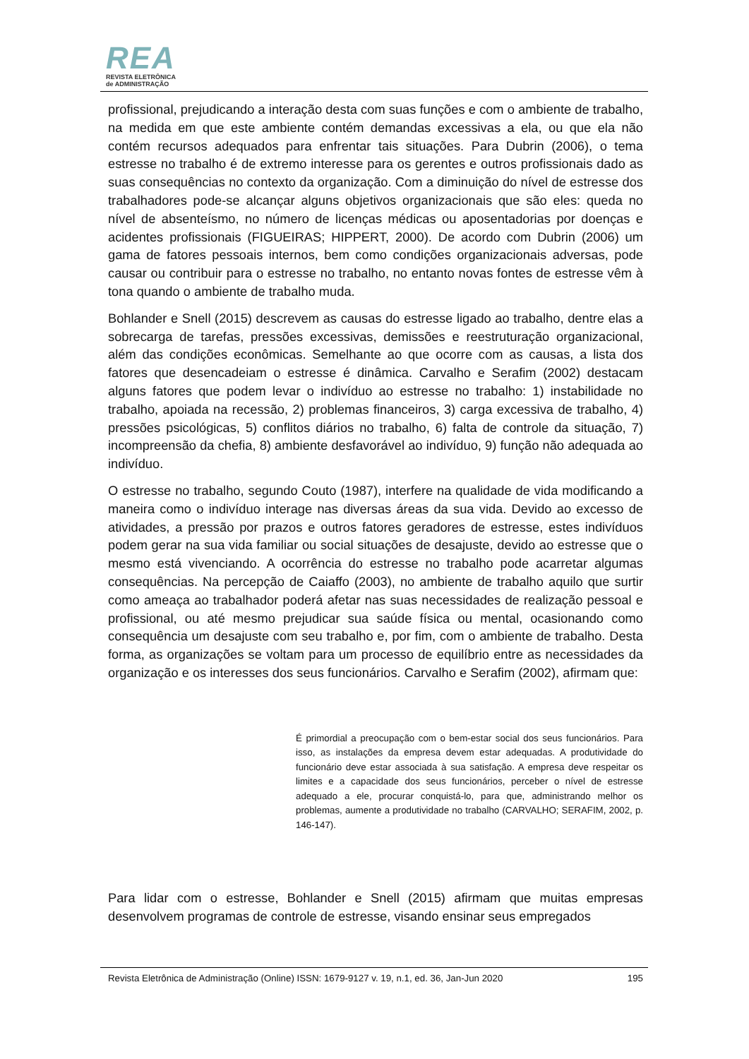REA
REVISTA ELETRÔNICA
de ADMINISTRAÇÃO
profissional, prejudicando a interação desta com suas funções e com o ambiente de trabalho, na medida em que este ambiente contém demandas excessivas a ela, ou que ela não contém recursos adequados para enfrentar tais situações. Para Dubrin (2006), o tema estresse no trabalho é de extremo interesse para os gerentes e outros profissionais dado as suas consequências no contexto da organização. Com a diminuição do nível de estresse dos trabalhadores pode-se alcançar alguns objetivos organizacionais que são eles: queda no nível de absenteísmo, no número de licenças médicas ou aposentadorias por doenças e acidentes profissionais (FIGUEIRAS; HIPPERT, 2000). De acordo com Dubrin (2006) um gama de fatores pessoais internos, bem como condições organizacionais adversas, pode causar ou contribuir para o estresse no trabalho, no entanto novas fontes de estresse vêm à tona quando o ambiente de trabalho muda.
Bohlander e Snell (2015) descrevem as causas do estresse ligado ao trabalho, dentre elas a sobrecarga de tarefas, pressões excessivas, demissões e reestruturação organizacional, além das condições econômicas. Semelhante ao que ocorre com as causas, a lista dos fatores que desencadeiam o estresse é dinâmica. Carvalho e Serafim (2002) destacam alguns fatores que podem levar o indivíduo ao estresse no trabalho: 1) instabilidade no trabalho, apoiada na recessão, 2) problemas financeiros, 3) carga excessiva de trabalho, 4) pressões psicológicas, 5) conflitos diários no trabalho, 6) falta de controle da situação, 7) incompreensão da chefia, 8) ambiente desfavorável ao indivíduo, 9) função não adequada ao indivíduo.
O estresse no trabalho, segundo Couto (1987), interfere na qualidade de vida modificando a maneira como o indivíduo interage nas diversas áreas da sua vida. Devido ao excesso de atividades, a pressão por prazos e outros fatores geradores de estresse, estes indivíduos podem gerar na sua vida familiar ou social situações de desajuste, devido ao estresse que o mesmo está vivenciando. A ocorrência do estresse no trabalho pode acarretar algumas consequências. Na percepção de Caiaffo (2003), no ambiente de trabalho aquilo que surtir como ameaça ao trabalhador poderá afetar nas suas necessidades de realização pessoal e profissional, ou até mesmo prejudicar sua saúde física ou mental, ocasionando como consequência um desajuste com seu trabalho e, por fim, com o ambiente de trabalho. Desta forma, as organizações se voltam para um processo de equilíbrio entre as necessidades da organização e os interesses dos seus funcionários. Carvalho e Serafim (2002), afirmam que:
É primordial a preocupação com o bem-estar social dos seus funcionários. Para isso, as instalações da empresa devem estar adequadas. A produtividade do funcionário deve estar associada à sua satisfação. A empresa deve respeitar os limites e a capacidade dos seus funcionários, perceber o nível de estresse adequado a ele, procurar conquistá-lo, para que, administrando melhor os problemas, aumente a produtividade no trabalho (CARVALHO; SERAFIM, 2002, p. 146-147).
Para lidar com o estresse, Bohlander e Snell (2015) afirmam que muitas empresas desenvolvem programas de controle de estresse, visando ensinar seus empregados
Revista Eletrônica de Administração (Online) ISSN: 1679-9127 v. 19, n.1, ed. 36, Jan-Jun 2020 195